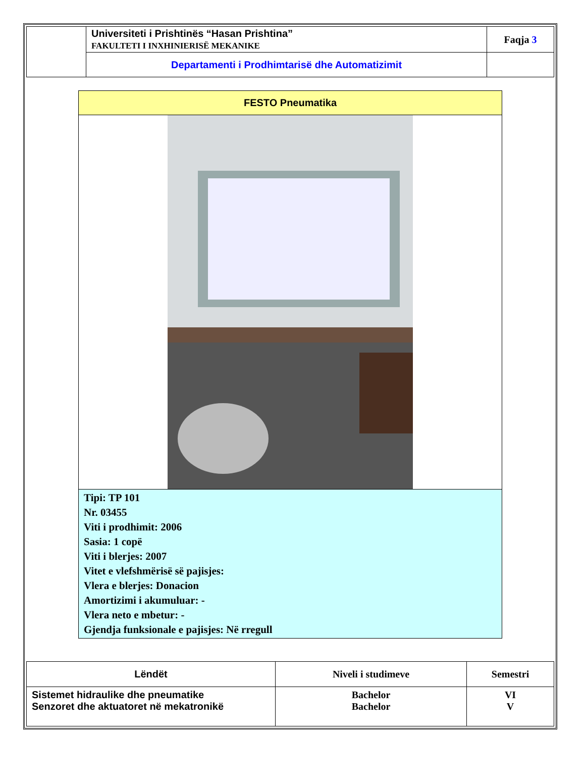| | Universiteti i Prishtinës “Hasan Prishtina” FAKULTETI I INXHINIERISË MEKANIKE | Faqja 3 |
| | Departamenti i Prodhimtarisë dhe Automatizimit | |
FESTO Pneumatika
Tipi: TP 101
Nr. 03455
Viti i prodhimit: 2006
Sasia: 1 copë
Viti i blerjes: 2007
Vitet e vlefshmërisë së pajisjes:
Vlera e blerjes: Donacion
Amortizimi i akumuluar: -
Vlera neto e mbetur: -
Gjendja funksionale e pajisjes: Në rregull
| Lëndët | Niveli i studimeve | Semestri |
| Sistemet hidraulike dhe pneumatike Senzoret dhe aktuatoret në mekatronikë | Bachelor Bachelor | VI V |